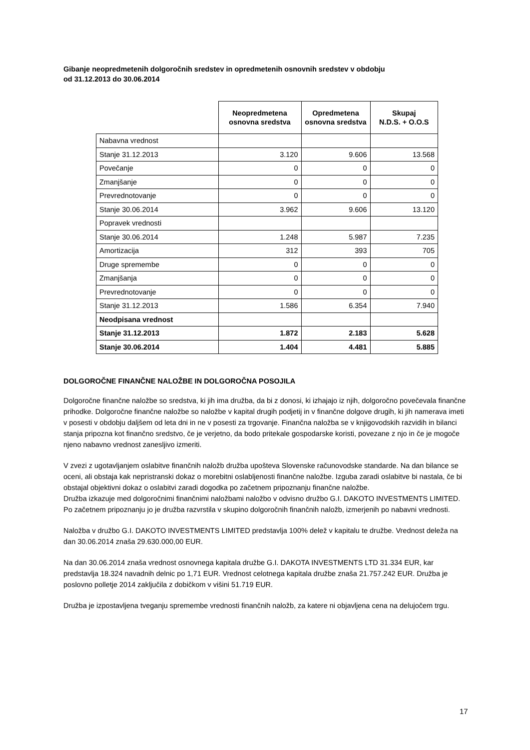Gibanje neopredmetenih dolgoročnih sredstev in opredmetenih osnovnih sredstev v obdobju
od 31.12.2013 do 30.06.2014
| | Neopredmetena osnovna sredstva | Opredmetena osnovna sredstva | Skupaj N.D.S. + O.O.S |
| --- | --- | --- | --- |
| Nabavna vrednost | | | |
| Stanje 31.12.2013 | 3.120 | 9.606 | 13.568 |
| Povečanje | 0 | 0 | 0 |
| Zmanjšanje | 0 | 0 | 0 |
| Prevrednotovanje | 0 | 0 | 0 |
| Stanje 30.06.2014 | 3.962 | 9.606 | 13.120 |
| Popravek vrednosti | | | |
| Stanje 30.06.2014 | 1.248 | 5.987 | 7.235 |
| Amortizacija | 312 | 393 | 705 |
| Druge spremembe | 0 | 0 | 0 |
| Zmanjšanja | 0 | 0 | 0 |
| Prevrednotovanje | 0 | 0 | 0 |
| Stanje 31.12.2013 | 1.586 | 6.354 | 7.940 |
| Neodpisana vrednost | | | |
| Stanje 31.12.2013 | 1.872 | 2.183 | 5.628 |
| Stanje 30.06.2014 | 1.404 | 4.481 | 5.885 |
DOLGOROČNE FINANČNE NALOŽBE IN DOLGOROČNA POSOJILA
Dolgoročne finančne naložbe so sredstva, ki jih ima družba, da bi z donosi, ki izhajajo iz njih, dolgoročno povečevala finančne prihodke. Dolgoročne finančne naložbe so naložbe v kapital drugih podjetij in v finančne dolgove drugih, ki jih namerava imeti v posesti v obdobju daljšem od leta dni in ne v posesti za trgovanje. Finančna naložba se v knjigovodskih razvidih in bilanci stanja pripozna kot finančno sredstvo, če je verjetno, da bodo pritekale gospodarske koristi, povezane z njo in če je mogoče njeno nabavno vrednost zanesljivo izmeriti.
V zvezi z ugotavljanjem oslabitve finančnih naložb družba upošteva Slovenske računovodske standarde. Na dan bilance se oceni, ali obstaja kak nepristranski dokaz o morebitni oslabljenosti finančne naložbe. Izguba zaradi oslabitve bi nastala, če bi obstajal objektivni dokaz o oslabitvi zaradi dogodka po začetnem pripoznanju finančne naložbe.
Družba izkazuje med dolgoročnimi finančnimi naložbami naložbo v odvisno družbo G.I. DAKOTO INVESTMENTS LIMITED. Po začetnem pripoznanju jo je družba razvrstila v skupino dolgoročnih finančnih naložb, izmerjenih po nabavni vrednosti.
Naložba v družbo G.I. DAKOTO INVESTMENTS LIMITED predstavlja 100% delež v kapitalu te družbe. Vrednost deleža na dan 30.06.2014 znaša 29.630.000,00 EUR.
Na dan 30.06.2014 znaša vrednost osnovnega kapitala družbe G.I. DAKOTA INVESTMENTS LTD 31.334 EUR, kar predstavlja 18.324 navadnih delnic po 1,71 EUR. Vrednost celotnega kapitala družbe znaša 21.757.242 EUR. Družba je poslovno polletje 2014 zaključila z dobičkom v višini 51.719 EUR.
Družba je izpostavljena tveganju spremembe vrednosti finančnih naložb, za katere ni objavljena cena na delujočem trgu.
17